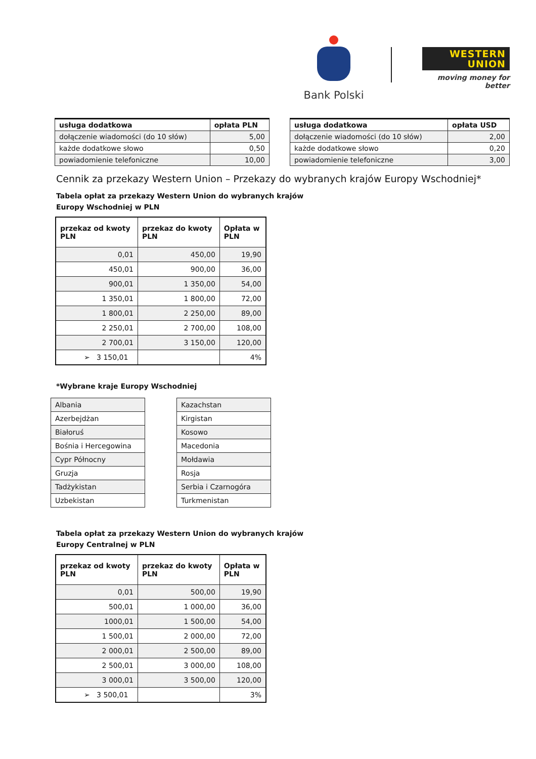Bank Polski
WESTERN
UNION
moving money for better
| usługa dodatkowa | opłata PLN |
| --- | --- |
| dołączenie wiadomości (do 10 słów) | 5,00 |
| każde dodatkowe słowo | 0,50 |
| powiadomienie telefoniczne | 10,00 |
| usługa dodatkowa | opłata USD |
| --- | --- |
| dołączenie wiadomości (do 10 słów) | 2,00 |
| każde dodatkowe słowo | 0,20 |
| powiadomienie telefoniczne | 3,00 |
Cennik za przekazy Western Union – Przekazy do wybranych krajów Europy Wschodniej*
Tabela opłat za przekazy Western Union do wybranych krajów
Europy Wschodniej w PLN
| przekaz od kwoty PLN | przekaz do kwoty PLN | Opłata w PLN |
| --- | --- | --- |
| 0,01 | 450,00 | 19,90 |
| 450,01 | 900,00 | 36,00 |
| 900,01 | 1 350,00 | 54,00 |
| 1 350,01 | 1 800,00 | 72,00 |
| 1 800,01 | 2 250,00 | 89,00 |
| 2 250,01 | 2 700,00 | 108,00 |
| 2 700,01 | 3 150,00 | 120,00 |
| ➢ 3 150,01 | | 4% |
*Wybrane kraje Europy Wschodniej
| Albania |
| Azerbejdżan |
| Białoruś |
| Bośnia i Hercegowina |
| Cypr Północny |
| Gruzja |
| Tadżykistan |
| Uzbekistan |
| Kazachstan |
| Kirgistan |
| Kosowo |
| Macedonia |
| Mołdawia |
| Rosja |
| Serbia i Czarnogóra |
| Turkmenistan |
Tabela opłat za przekazy Western Union do wybranych krajów
Europy Centralnej w PLN
| przekaz od kwoty PLN | przekaz do kwoty PLN | Opłata w PLN |
| --- | --- | --- |
| 0,01 | 500,00 | 19,90 |
| 500,01 | 1 000,00 | 36,00 |
| 1000,01 | 1 500,00 | 54,00 |
| 1 500,01 | 2 000,00 | 72,00 |
| 2 000,01 | 2 500,00 | 89,00 |
| 2 500,01 | 3 000,00 | 108,00 |
| 3 000,01 | 3 500,00 | 120,00 |
| ➢ 3 500,01 | | 3% |